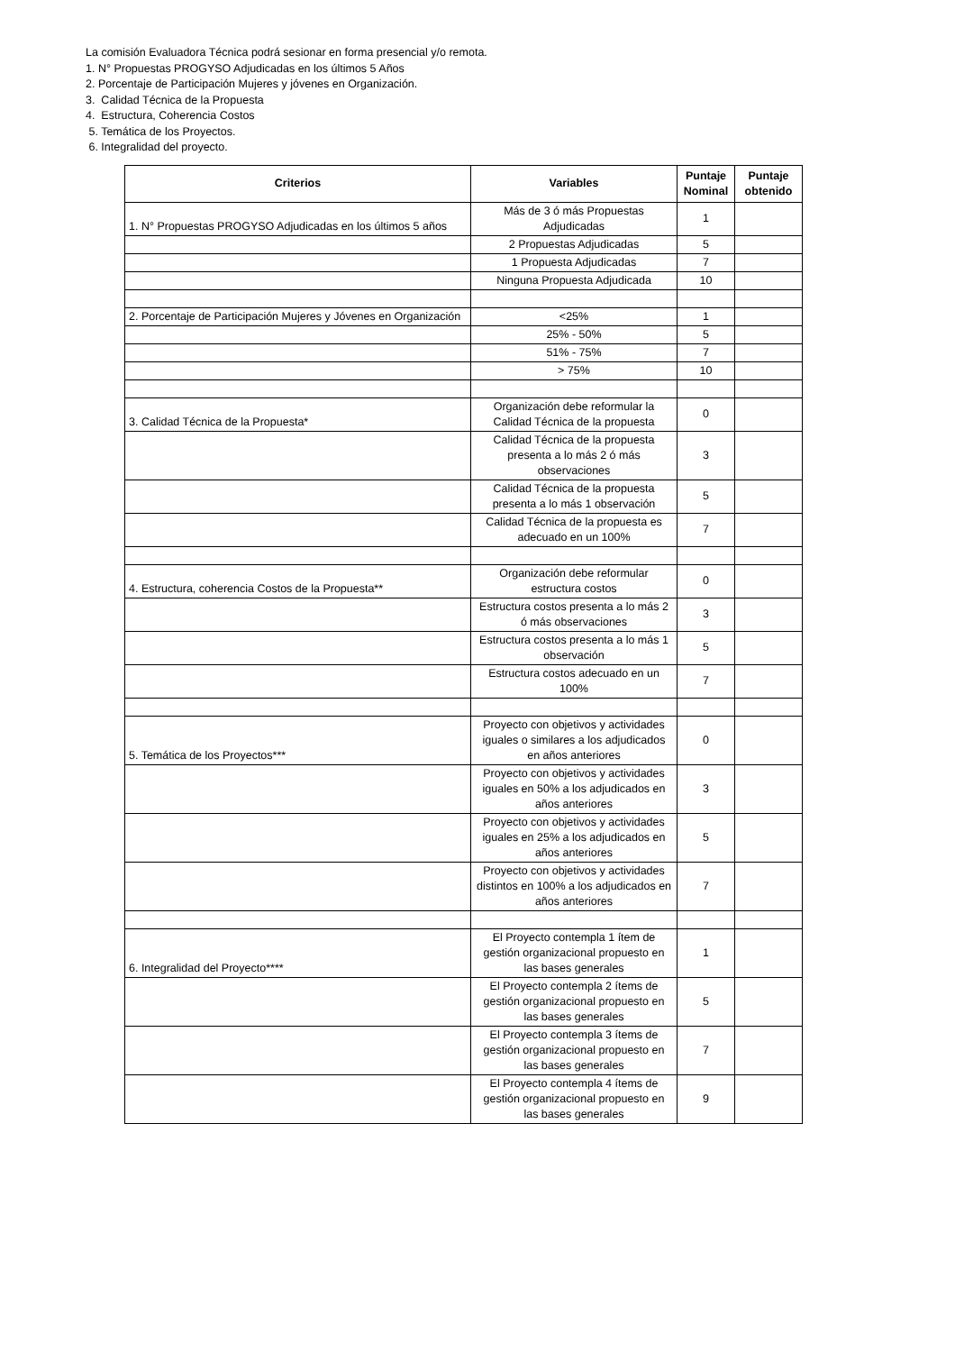La comisión Evaluadora Técnica podrá sesionar en forma presencial y/o remota.
1. N° Propuestas PROGYSO Adjudicadas en los últimos 5 Años
2. Porcentaje de Participación Mujeres y jóvenes en Organización.
3. Calidad Técnica de la Propuesta
4. Estructura, Coherencia Costos
5. Temática de los Proyectos.
6. Integralidad del proyecto.
| Criterios | Variables | Puntaje Nominal | Puntaje obtenido |
| --- | --- | --- | --- |
| 1. N° Propuestas PROGYSO Adjudicadas en los últimos 5 años | Más de 3 ó más Propuestas Adjudicadas | 1 | |
| | 2 Propuestas Adjudicadas | 5 | |
| | 1 Propuesta Adjudicadas | 7 | |
| | Ninguna Propuesta Adjudicada | 10 | |
| 2. Porcentaje de Participación Mujeres y Jóvenes en Organización | <25% | 1 | |
| | 25% - 50% | 5 | |
| | 51% - 75% | 7 | |
| | > 75% | 10 | |
| 3. Calidad Técnica de la Propuesta* | Organización debe reformular la Calidad Técnica de la propuesta | 0 | |
| | Calidad Técnica de la propuesta presenta a lo más 2 ó más observaciones | 3 | |
| | Calidad Técnica de la propuesta presenta a lo más 1 observación | 5 | |
| | Calidad Técnica de la propuesta es adecuado en un 100% | 7 | |
| 4. Estructura, coherencia Costos de la Propuesta** | Organización debe reformular estructura costos | 0 | |
| | Estructura costos presenta a lo más 2 ó más observaciones | 3 | |
| | Estructura costos presenta a lo más 1 observación | 5 | |
| | Estructura costos adecuado en un 100% | 7 | |
| 5. Temática de los Proyectos*** | Proyecto con objetivos y actividades iguales o similares a los adjudicados en años anteriores | 0 | |
| | Proyecto con objetivos y actividades iguales en 50% a los adjudicados en años anteriores | 3 | |
| | Proyecto con objetivos y actividades iguales en 25% a los adjudicados en años anteriores | 5 | |
| | Proyecto con objetivos y actividades distintos en 100% a los adjudicados en años anteriores | 7 | |
| 6. Integralidad del Proyecto**** | El Proyecto contempla 1 ítem de gestión organizacional propuesto en las bases generales | 1 | |
| | El Proyecto contempla 2 ítems de gestión organizacional propuesto en las bases generales | 5 | |
| | El Proyecto contempla 3 ítems de gestión organizacional propuesto en las bases generales | 7 | |
| | El Proyecto contempla 4 ítems de gestión organizacional propuesto en las bases generales | 9 | |